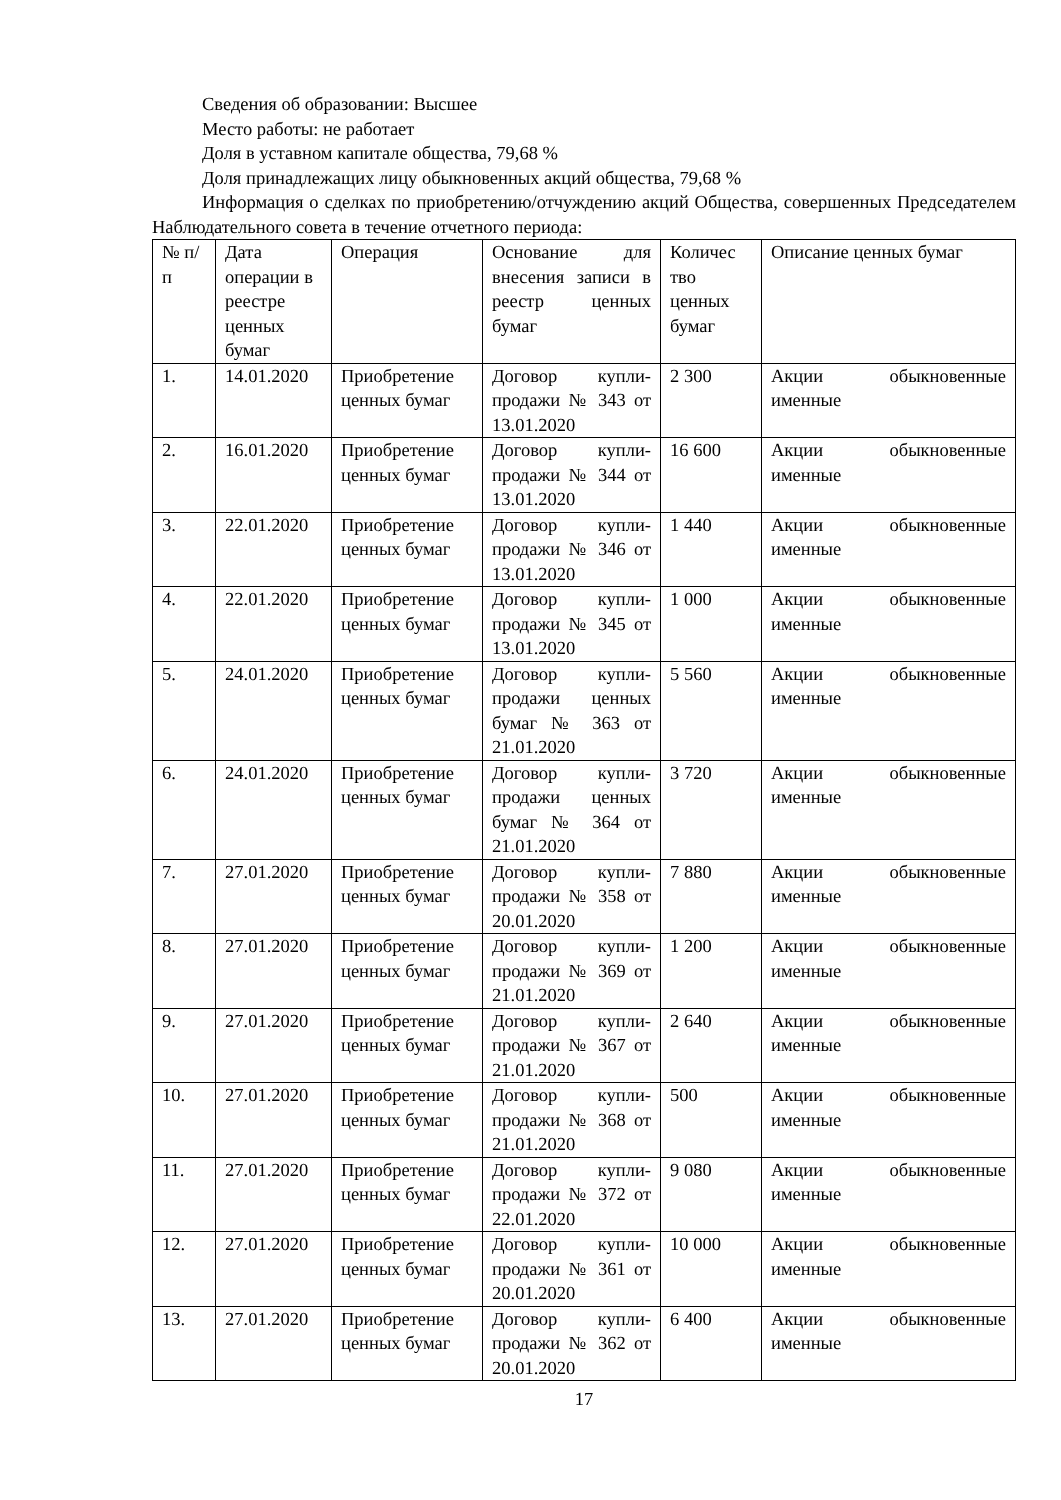Сведения об образовании: Высшее
Место работы: не работает
Доля в уставном капитале общества, 79,68 %
Доля принадлежащих лицу обыкновенных акций общества, 79,68 %
Информация о сделках по приобретению/отчуждению акций Общества, совершенных Председателем Наблюдательного совета в течение отчетного периода:
| № п/п | Дата операции в реестре ценных бумаг | Операция | Основание для внесения записи в реестр ценных бумаг | Количес тво ценных бумаг | Описание ценных бумаг |
| --- | --- | --- | --- | --- | --- |
| 1. | 14.01.2020 | Приобретение ценных бумаг | Договор купли-продажи № 343 от 13.01.2020 | 2 300 | Акции обыкновенные именные |
| 2. | 16.01.2020 | Приобретение ценных бумаг | Договор купли-продажи № 344 от 13.01.2020 | 16 600 | Акции обыкновенные именные |
| 3. | 22.01.2020 | Приобретение ценных бумаг | Договор купли-продажи № 346 от 13.01.2020 | 1 440 | Акции обыкновенные именные |
| 4. | 22.01.2020 | Приобретение ценных бумаг | Договор купли-продажи № 345 от 13.01.2020 | 1 000 | Акции обыкновенные именные |
| 5. | 24.01.2020 | Приобретение ценных бумаг | Договор купли-продажи ценных бумаг № 363 от 21.01.2020 | 5 560 | Акции обыкновенные именные |
| 6. | 24.01.2020 | Приобретение ценных бумаг | Договор купли-продажи ценных бумаг № 364 от 21.01.2020 | 3 720 | Акции обыкновенные именные |
| 7. | 27.01.2020 | Приобретение ценных бумаг | Договор купли-продажи № 358 от 20.01.2020 | 7 880 | Акции обыкновенные именные |
| 8. | 27.01.2020 | Приобретение ценных бумаг | Договор купли-продажи № 369 от 21.01.2020 | 1 200 | Акции обыкновенные именные |
| 9. | 27.01.2020 | Приобретение ценных бумаг | Договор купли-продажи № 367 от 21.01.2020 | 2 640 | Акции обыкновенные именные |
| 10. | 27.01.2020 | Приобретение ценных бумаг | Договор купли-продажи № 368 от 21.01.2020 | 500 | Акции обыкновенные именные |
| 11. | 27.01.2020 | Приобретение ценных бумаг | Договор купли-продажи № 372 от 22.01.2020 | 9 080 | Акции обыкновенные именные |
| 12. | 27.01.2020 | Приобретение ценных бумаг | Договор купли-продажи № 361 от 20.01.2020 | 10 000 | Акции обыкновенные именные |
| 13. | 27.01.2020 | Приобретение ценных бумаг | Договор купли-продажи № 362 от 20.01.2020 | 6 400 | Акции обыкновенные именные |
17